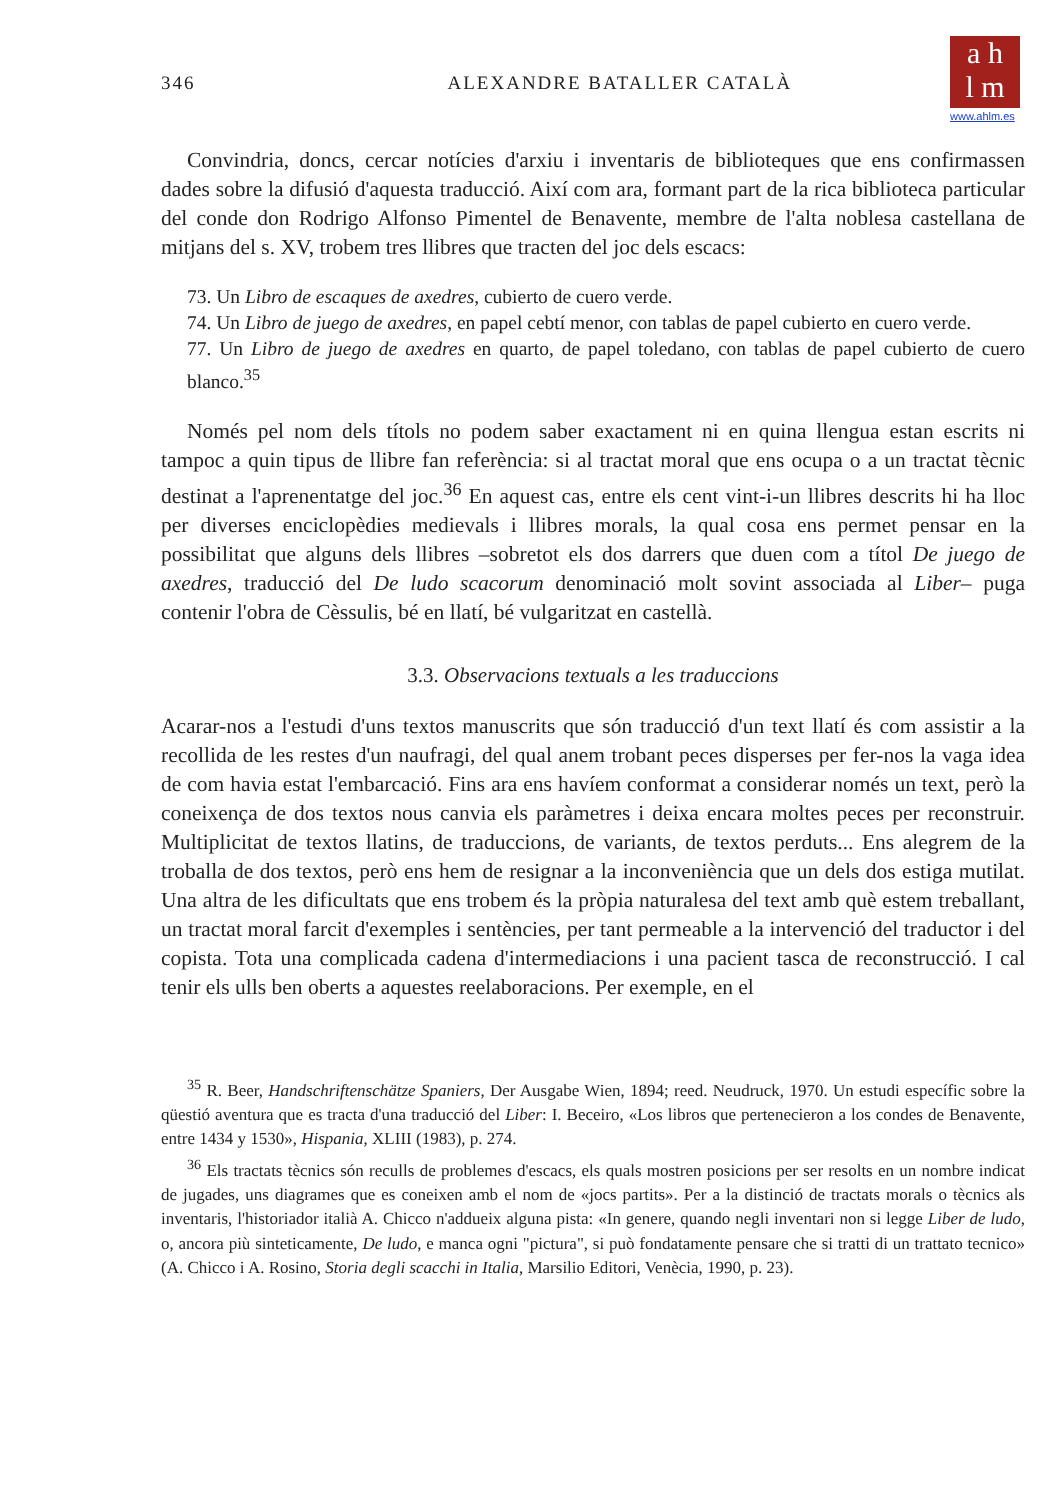a h
l m
www.ahlm.es
346 ALEXANDRE BATALLER CATALÀ
Convindria, doncs, cercar notícies d'arxiu i inventaris de biblioteques que ens confirmassen dades sobre la difusió d'aquesta traducció. Així com ara, formant part de la rica biblioteca particular del conde don Rodrigo Alfonso Pimentel de Benavente, membre de l'alta noblesa castellana de mitjans del s. XV, trobem tres llibres que tracten del joc dels escacs:
73. Un Libro de escaques de axedres, cubierto de cuero verde.
74. Un Libro de juego de axedres, en papel cebtí menor, con tablas de papel cubierto en cuero verde.
77. Un Libro de juego de axedres en quarto, de papel toledano, con tablas de papel cubierto de cuero blanco.<sup>35</sup>
Només pel nom dels títols no podem saber exactament ni en quina llengua estan escrits ni tampoc a quin tipus de llibre fan referència: si al tractat moral que ens ocupa o a un tractat tècnic destinat a l'aprenentatge del joc.<sup>36</sup> En aquest cas, entre els cent vint-i-un llibres descrits hi ha lloc per diverses enciclopèdies medievals i llibres morals, la qual cosa ens permet pensar en la possibilitat que alguns dels llibres –sobretot els dos darrers que duen com a títol De juego de axedres, traducció del De ludo scacorum denominació molt sovint associada al Liber– puga contenir l'obra de Cèssulis, bé en llatí, bé vulgaritzat en castellà.
3.3. Observacions textuals a les traduccions
Acarar-nos a l'estudi d'uns textos manuscrits que són traducció d'un text llatí és com assistir a la recollida de les restes d'un naufragi, del qual anem trobant peces disperses per fer-nos la vaga idea de com havia estat l'embarcació. Fins ara ens havíem conformat a considerar només un text, però la coneixença de dos textos nous canvia els paràmetres i deixa encara moltes peces per reconstruir. Multiplicitat de textos llatins, de traduccions, de variants, de textos perduts... Ens alegrem de la troballa de dos textos, però ens hem de resignar a la inconveniència que un dels dos estiga mutilat. Una altra de les dificultats que ens trobem és la pròpia naturalesa del text amb què estem treballant, un tractat moral farcit d'exemples i sentències, per tant permeable a la intervenció del traductor i del copista. Tota una complicada cadena d'intermediacions i una pacient tasca de reconstrucció. I cal tenir els ulls ben oberts a aquestes reelaboracions. Per exemple, en el
<sup>35</sup> R. Beer, Handschriftenschätze Spaniers, Der Ausgabe Wien, 1894; reed. Neudruck, 1970. Un estudi específic sobre la qüestió aventura que es tracta d'una traducció del Liber: I. Beceiro, «Los libros que pertenecieron a los condes de Benavente, entre 1434 y 1530», Hispania, XLIII (1983), p. 274.
<sup>36</sup> Els tractats tècnics són reculls de problemes d'escacs, els quals mostren posicions per ser resolts en un nombre indicat de jugades, uns diagrames que es coneixen amb el nom de «jocs partits». Per a la distinció de tractats morals o tècnics als inventaris, l'historiador italià A. Chicco n'adduеix alguna pista: «In genere, quando negli inventari non si legge Liber de ludo, o, ancora più sinteticamente, De ludo, e manca ogni "pictura", si può fondatamente pensare che si tratti di un trattato tecnico» (A. Chicco i A. Rosino, Storia degli scacchi in Italia, Marsilio Editori, Venècia, 1990, p. 23).